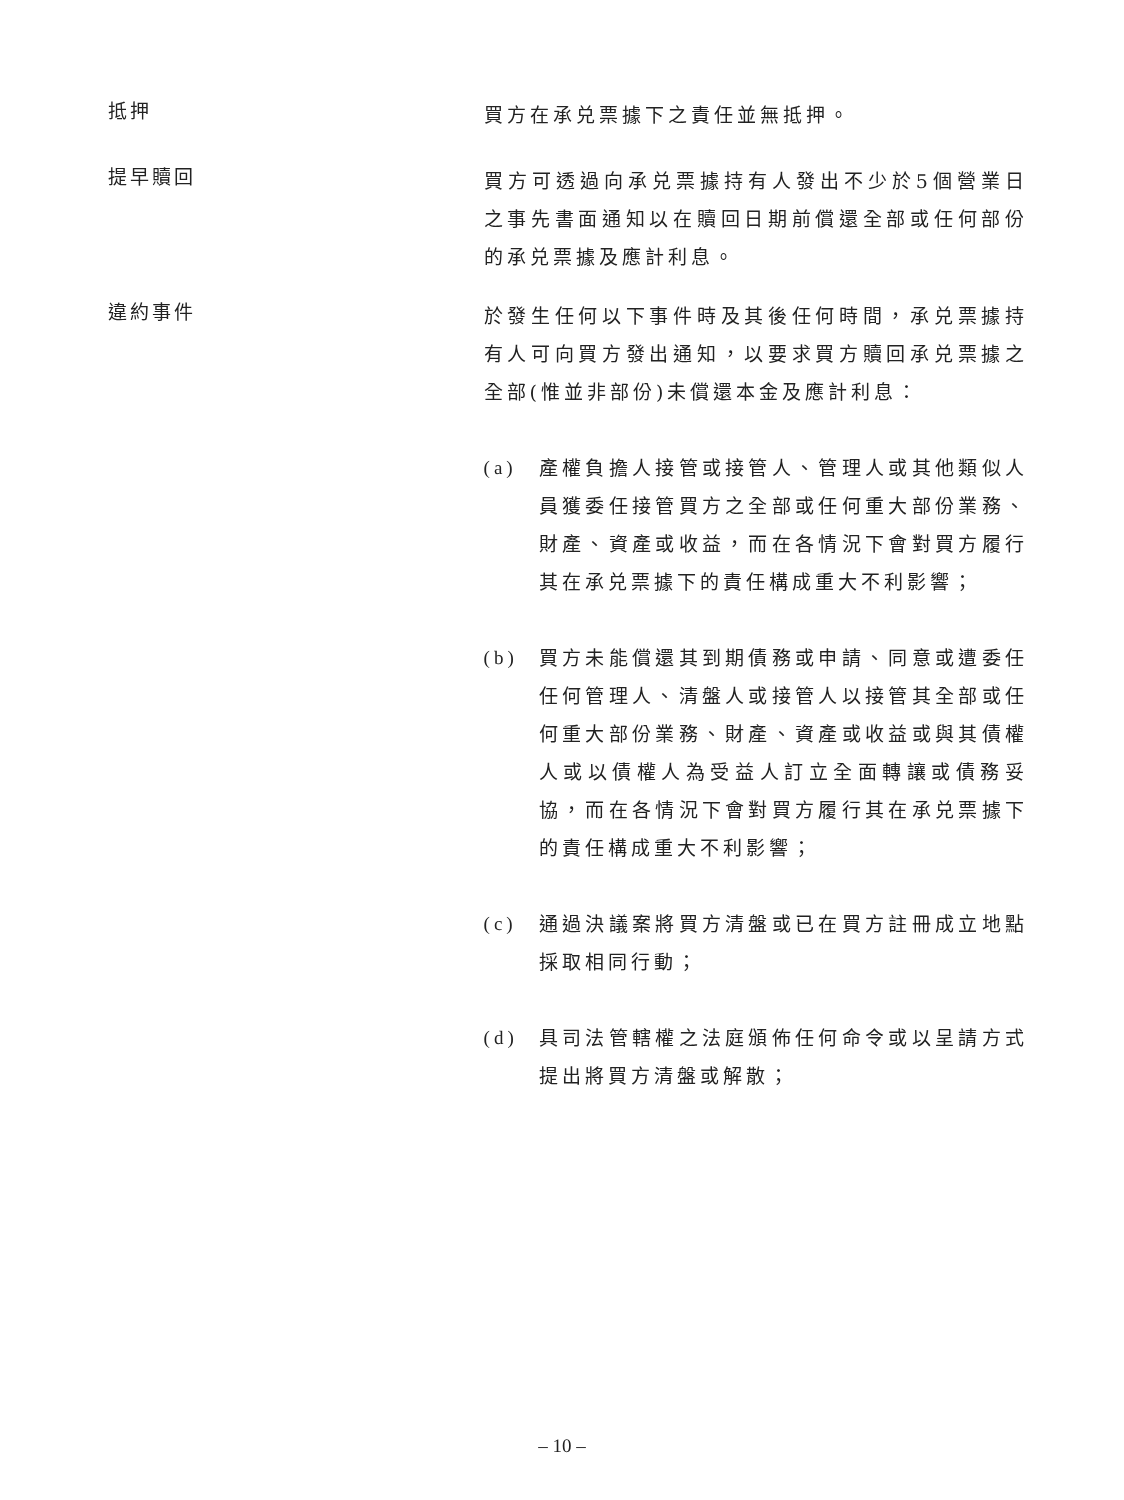抵押
買方在承兑票據下之責任並無抵押。
提早贖回
買方可透過向承兑票據持有人發出不少於5個營業日之事先書面通知以在贖回日期前償還全部或任何部份的承兑票據及應計利息。
違約事件
於發生任何以下事件時及其後任何時間，承兑票據持有人可向買方發出通知，以要求買方贖回承兑票據之全部(惟並非部份)未償還本金及應計利息：
(a) 產權負擔人接管或接管人、管理人或其他類似人員獲委任接管買方之全部或任何重大部份業務、財產、資產或收益，而在各情況下會對買方履行其在承兑票據下的責任構成重大不利影響；
(b) 買方未能償還其到期債務或申請、同意或遭委任任何管理人、清盤人或接管人以接管其全部或任何重大部份業務、財產、資產或收益或與其債權人或以債權人為受益人訂立全面轉讓或債務妥協，而在各情況下會對買方履行其在承兑票據下的責任構成重大不利影響；
(c) 通過決議案將買方清盤或已在買方註冊成立地點採取相同行動；
(d) 具司法管轄權之法庭頒佈任何命令或以呈請方式提出將買方清盤或解散；
– 10 –